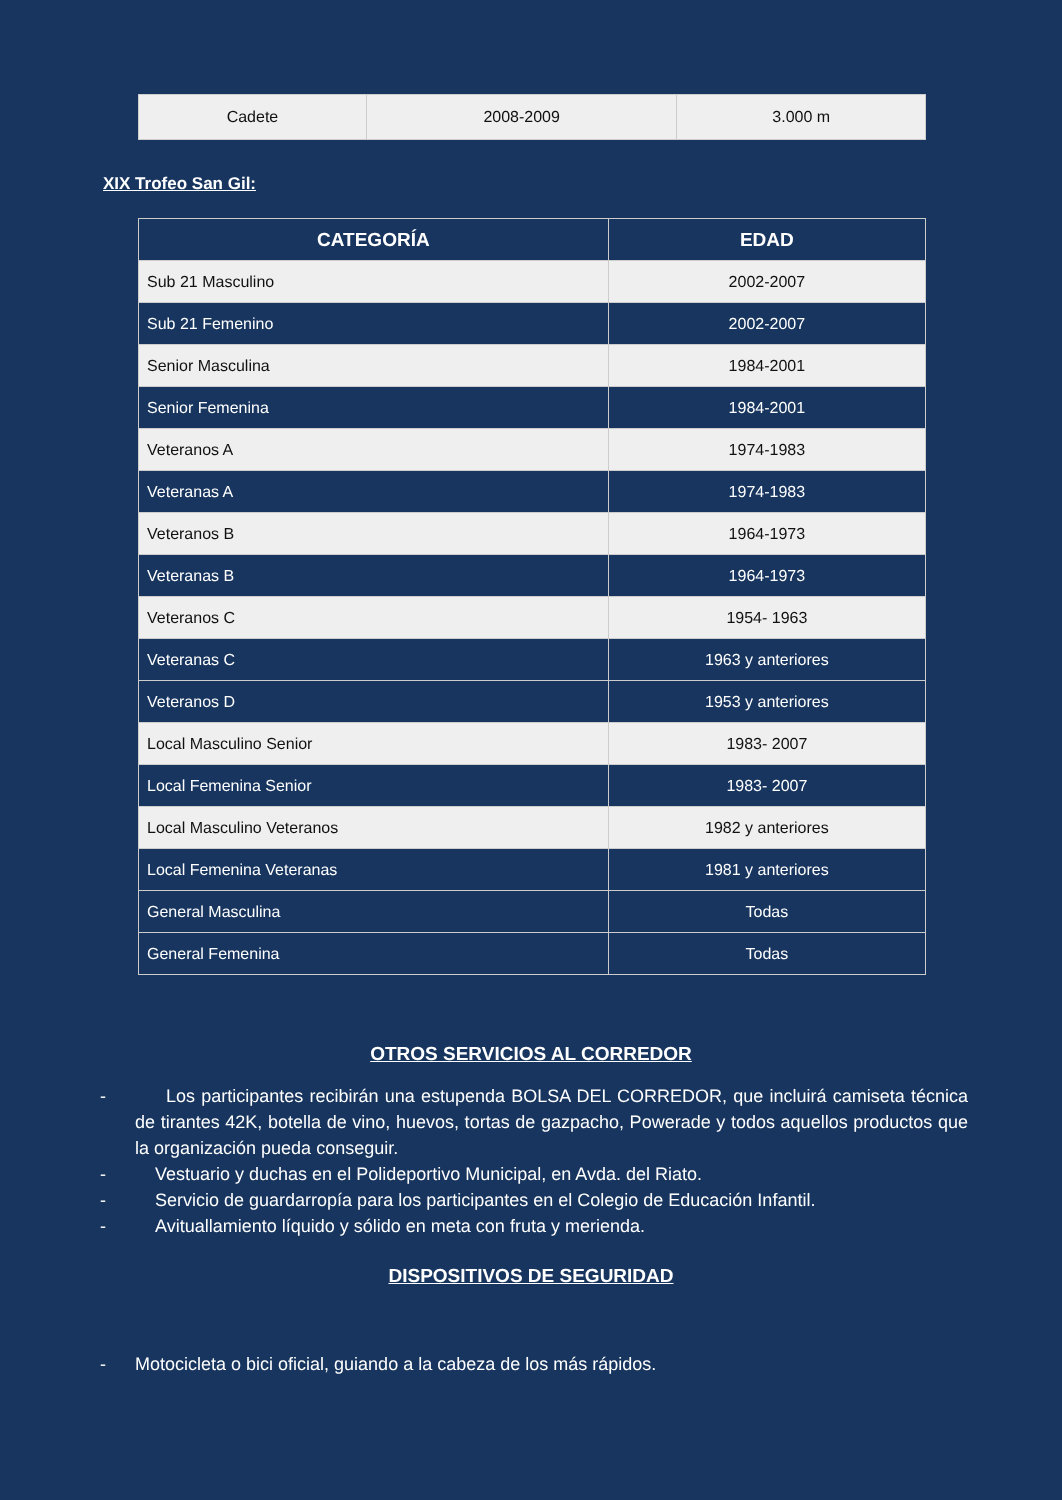| Cadete | 2008-2009 | 3.000 m |
XIX Trofeo San Gil:
| CATEGORÍA | EDAD |
| --- | --- |
| Sub 21 Masculino | 2002-2007 |
| Sub 21 Femenino | 2002-2007 |
| Senior Masculina | 1984-2001 |
| Senior Femenina | 1984-2001 |
| Veteranos A | 1974-1983 |
| Veteranas A | 1974-1983 |
| Veteranos B | 1964-1973 |
| Veteranas B | 1964-1973 |
| Veteranos C | 1954- 1963 |
| Veteranas C | 1963 y anteriores |
| Veteranos D | 1953 y anteriores |
| Local Masculino Senior | 1983- 2007 |
| Local Femenina Senior | 1983- 2007 |
| Local Masculino Veteranos | 1982 y anteriores |
| Local Femenina Veteranas | 1981 y anteriores |
| General Masculina | Todas |
| General Femenina | Todas |
OTROS SERVICIOS AL CORREDOR
- Los participantes recibirán una estupenda BOLSA DEL CORREDOR, que incluirá camiseta técnica de tirantes 42K, botella de vino, huevos, tortas de gazpacho, Powerade y todos aquellos productos que la organización pueda conseguir.
- Vestuario y duchas en el Polideportivo Municipal, en Avda. del Riato.
- Servicio de guardarropía para los participantes en el Colegio de Educación Infantil.
- Avituallamiento líquido y sólido en meta con fruta y merienda.
DISPOSITIVOS DE SEGURIDAD
- Motocicleta o bici oficial, guiando a la cabeza de los más rápidos.